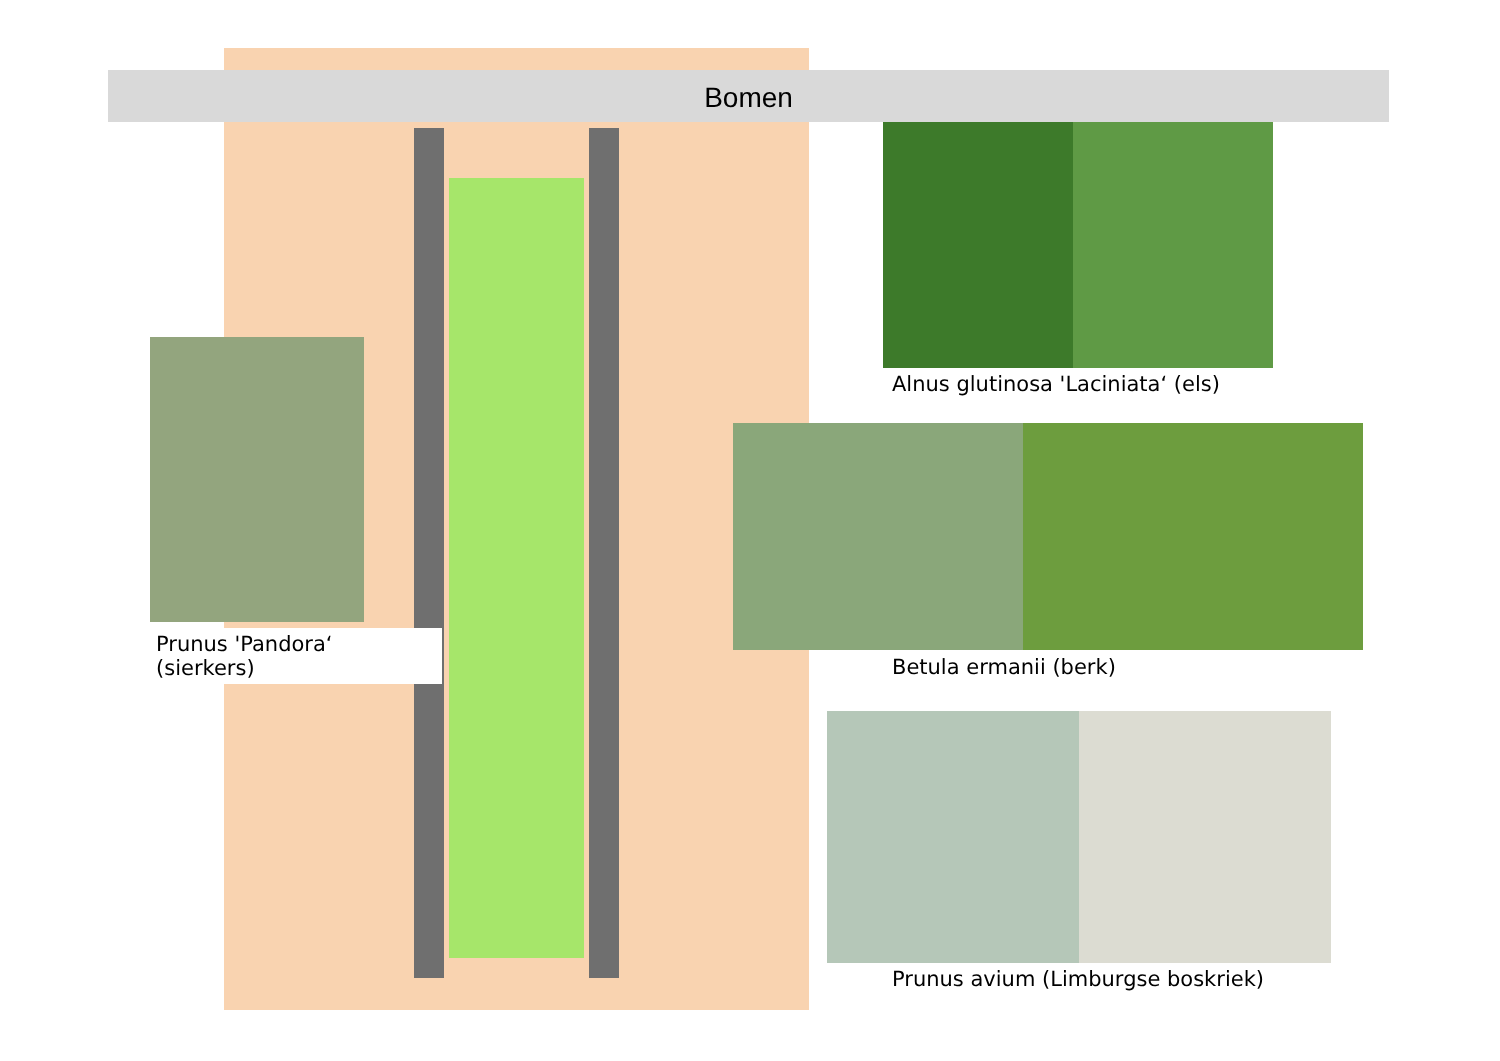Bomen
Alnus glutinosa 'Laciniata‘ (els)
Betula ermanii (berk)
Prunus 'Pandora‘ (sierkers)
Prunus avium (Limburgse boskriek)